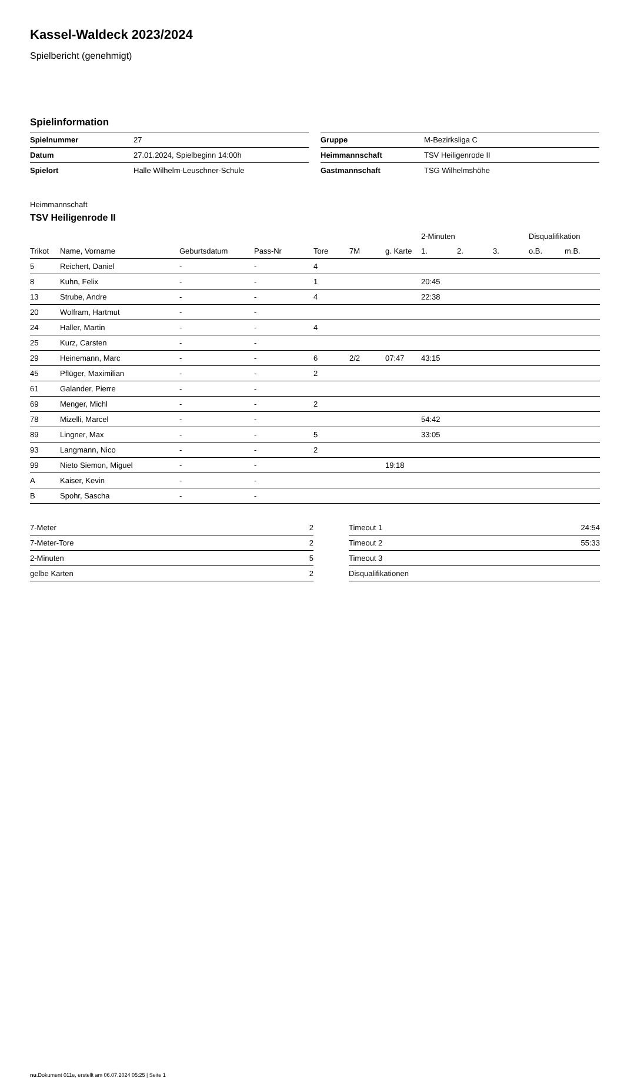Kassel-Waldeck 2023/2024
Spielbericht (genehmigt)
Spielinformation
| Spielnummer | 27 |
| Datum | 27.01.2024, Spielbeginn 14:00h |
| Spielort | Halle Wilhelm-Leuschner-Schule |
| Gruppe | M-Bezirksliga C |
| Heimmannschaft | TSV Heiligenrode II |
| Gastmannschaft | TSG Wilhelmshöhe |
Heimmannschaft
TSV Heiligenrode II
| | | | | | | | 2-Minuten | | | Disqualifikation | |
| --- | --- | --- | --- | --- | --- | --- | --- | --- | --- | --- | --- |
| Trikot | Name, Vorname | Geburtsdatum | Pass-Nr | Tore | 7M | g. Karte | 1. | 2. | 3. | o.B. | m.B. |
| 5 | Reichert, Daniel | - | - | 4 | | | | | | | |
| 8 | Kuhn, Felix | - | - | 1 | | | 20:45 | | | | |
| 13 | Strube, Andre | - | - | 4 | | | 22:38 | | | | |
| 20 | Wolfram, Hartmut | - | - | | | | | | | | |
| 24 | Haller, Martin | - | - | 4 | | | | | | | |
| 25 | Kurz, Carsten | - | - | | | | | | | | |
| 29 | Heinemann, Marc | - | - | 6 | 2/2 | 07:47 | 43:15 | | | | |
| 45 | Pflüger, Maximilian | - | - | 2 | | | | | | | |
| 61 | Galander, Pierre | - | - | | | | | | | | |
| 69 | Menger, Michl | - | - | 2 | | | | | | | |
| 78 | Mizelli, Marcel | - | - | | | | 54:42 | | | | |
| 89 | Lingner, Max | - | - | 5 | | | 33:05 | | | | |
| 93 | Langmann, Nico | - | - | 2 | | | | | | | |
| 99 | Nieto Siemon, Miguel | - | - | | | 19:18 | | | | | |
| A | Kaiser, Kevin | - | - | | | | | | | | |
| B | Spohr, Sascha | - | - | | | | | | | | |
| 7-Meter | 2 |
| 7-Meter-Tore | 2 |
| 2-Minuten | 5 |
| gelbe Karten | 2 |
| Timeout 1 | 24:54 |
| Timeout 2 | 55:33 |
| Timeout 3 | |
| Disqualifikationen | |
nu.Dokument 011e, erstellt am 06.07.2024 05:25 | Seite 1